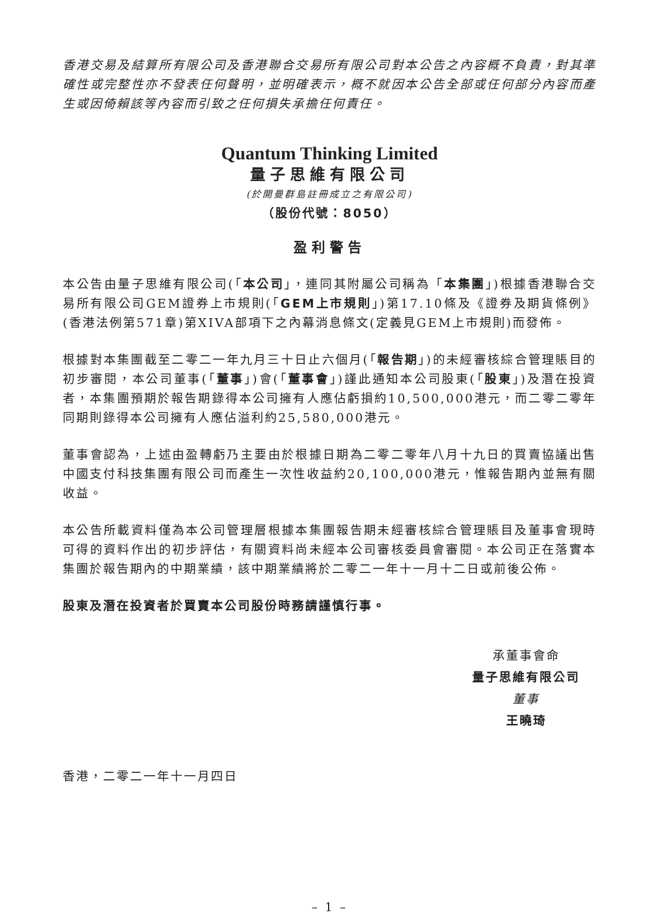香港交易及結算所有限公司及香港聯合交易所有限公司對本公告之內容概不負責，對其準確性或完整性亦不發表任何聲明，並明確表示，概不就因本公告全部或任何部分內容而產生或因倚賴該等內容而引致之任何損失承擔任何責任。
Quantum Thinking Limited
量子思維有限公司
(於開曼群島註冊成立之有限公司)
（股份代號：8050）
盈利警告
本公告由量子思維有限公司(「本公司」，連同其附屬公司稱為「本集團」)根據香港聯合交易所有限公司GEM證券上市規則(「GEM上市規則」)第17.10條及《證券及期貨條例》(香港法例第571章)第XIVA部項下之內幕消息條文(定義見GEM上市規則)而發佈。
根據對本集團截至二零二一年九月三十日止六個月(「報告期」)的未經審核綜合管理賬目的初步審閱，本公司董事(「董事」)會(「董事會」)謹此通知本公司股東(「股東」)及潛在投資者，本集團預期於報告期錄得本公司擁有人應佔虧損約10,500,000港元，而二零二零年同期則錄得本公司擁有人應佔溢利約25,580,000港元。
董事會認為，上述由盈轉虧乃主要由於根據日期為二零二零年八月十九日的買賣協議出售中國支付科技集團有限公司而產生一次性收益約20,100,000港元，惟報告期內並無有關收益。
本公告所載資料僅為本公司管理層根據本集團報告期未經審核綜合管理賬目及董事會現時可得的資料作出的初步評估，有關資料尚未經本公司審核委員會審閱。本公司正在落實本集團於報告期內的中期業績，該中期業績將於二零二一年十一月十二日或前後公佈。
股東及潛在投資者於買賣本公司股份時務請謹慎行事。
承董事會命
量子思維有限公司
董事
王曉琦
香港，二零二一年十一月四日
– 1 –